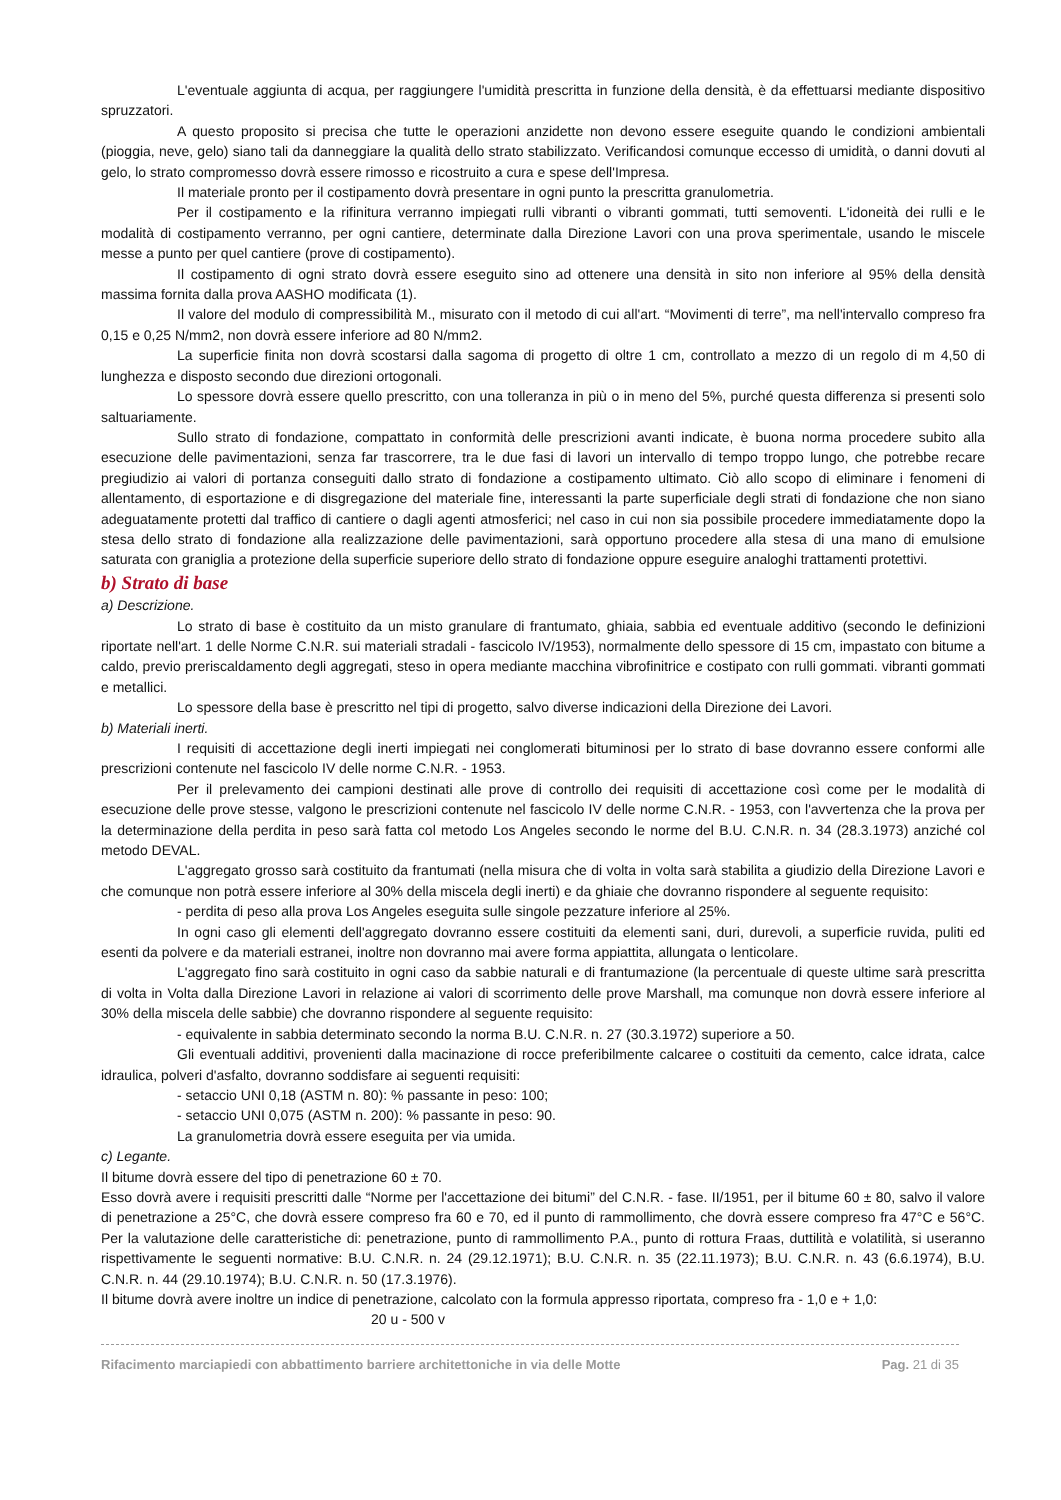L'eventuale aggiunta di acqua, per raggiungere l'umidità prescritta in funzione della densità, è da effettuarsi mediante dispositivo spruzzatori.
A questo proposito si precisa che tutte le operazioni anzidette non devono essere eseguite quando le condizioni ambientali (pioggia, neve, gelo) siano tali da danneggiare la qualità dello strato stabilizzato. Verificandosi comunque eccesso di umidità, o danni dovuti al gelo, lo strato compromesso dovrà essere rimosso e ricostruito a cura e spese dell'Impresa.
Il materiale pronto per il costipamento dovrà presentare in ogni punto la prescritta granulometria.
Per il costipamento e la rifinitura verranno impiegati rulli vibranti o vibranti gommati, tutti semoventi. L'idoneità dei rulli e le modalità di costipamento verranno, per ogni cantiere, determinate dalla Direzione Lavori con una prova sperimentale, usando le miscele messe a punto per quel cantiere (prove di costipamento).
Il costipamento di ogni strato dovrà essere eseguito sino ad ottenere una densità in sito non inferiore al 95% della densità massima fornita dalla prova AASHO modificata (1).
Il valore del modulo di compressibilità M., misurato con il metodo di cui all'art. “Movimenti di terre”, ma nell'intervallo compreso fra 0,15 e 0,25 N/mm2, non dovrà essere inferiore ad 80 N/mm2.
La superficie finita non dovrà scostarsi dalla sagoma di progetto di oltre 1 cm, controllato a mezzo di un regolo di m 4,50 di lunghezza e disposto secondo due direzioni ortogonali.
Lo spessore dovrà essere quello prescritto, con una tolleranza in più o in meno del 5%, purché questa differenza si presenti solo saltuariamente.
Sullo strato di fondazione, compattato in conformità delle prescrizioni avanti indicate, è buona norma procedere subito alla esecuzione delle pavimentazioni, senza far trascorrere, tra le due fasi di lavori un intervallo di tempo troppo lungo, che potrebbe recare pregiudizio ai valori di portanza conseguiti dallo strato di fondazione a costipamento ultimato. Ciò allo scopo di eliminare i fenomeni di allentamento, di esportazione e di disgregazione del materiale fine, interessanti la parte superficiale degli strati di fondazione che non siano adeguatamente protetti dal traffico di cantiere o dagli agenti atmosferici; nel caso in cui non sia possibile procedere immediatamente dopo la stesa dello strato di fondazione alla realizzazione delle pavimentazioni, sarà opportuno procedere alla stesa di una mano di emulsione saturata con graniglia a protezione della superficie superiore dello strato di fondazione oppure eseguire analoghi trattamenti protettivi.
b) Strato di base
a) Descrizione.
Lo strato di base è costituito da un misto granulare di frantumato, ghiaia, sabbia ed eventuale additivo (secondo le definizioni riportate nell'art. 1 delle Norme C.N.R. sui materiali stradali - fascicolo IV/1953), normalmente dello spessore di 15 cm, impastato con bitume a caldo, previo preriscaldamento degli aggregati, steso in opera mediante macchina vibrofinitrice e costipato con rulli gommati. vibranti gommati e metallici.
Lo spessore della base è prescritto nel tipi di progetto, salvo diverse indicazioni della Direzione dei Lavori.
b) Materiali inerti.
I requisiti di accettazione degli inerti impiegati nei conglomerati bituminosi per lo strato di base dovranno essere conformi alle prescrizioni contenute nel fascicolo IV delle norme C.N.R. - 1953.
Per il prelevamento dei campioni destinati alle prove di controllo dei requisiti di accettazione così come per le modalità di esecuzione delle prove stesse, valgono le prescrizioni contenute nel fascicolo IV delle norme C.N.R. - 1953, con l'avvertenza che la prova per la determinazione della perdita in peso sarà fatta col metodo Los Angeles secondo le norme del B.U. C.N.R. n. 34 (28.3.1973) anziché col metodo DEVAL.
L'aggregato grosso sarà costituito da frantumati (nella misura che di volta in volta sarà stabilita a giudizio della Direzione Lavori e che comunque non potrà essere inferiore al 30% della miscela degli inerti) e da ghiaie che dovranno rispondere al seguente requisito:
- perdita di peso alla prova Los Angeles eseguita sulle singole pezzature inferiore al 25%.
In ogni caso gli elementi dell'aggregato dovranno essere costituiti da elementi sani, duri, durevoli, a superficie ruvida, puliti ed esenti da polvere e da materiali estranei, inoltre non dovranno mai avere forma appiattita, allungata o lenticolare.
L'aggregato fino sarà costituito in ogni caso da sabbie naturali e di frantumazione (la percentuale di queste ultime sarà prescritta di volta in Volta dalla Direzione Lavori in relazione ai valori di scorrimento delle prove Marshall, ma comunque non dovrà essere inferiore al 30% della miscela delle sabbie) che dovranno rispondere al seguente requisito:
- equivalente in sabbia determinato secondo la norma B.U. C.N.R. n. 27 (30.3.1972) superiore a 50.
Gli eventuali additivi, provenienti dalla macinazione di rocce preferibilmente calcaree o costituiti da cemento, calce idrata, calce idraulica, polveri d'asfalto, dovranno soddisfare ai seguenti requisiti:
- setaccio UNI 0,18 (ASTM n. 80): % passante in peso: 100;
- setaccio UNI 0,075 (ASTM n. 200): % passante in peso: 90.
La granulometria dovrà essere eseguita per via umida.
c) Legante.
Il bitume dovrà essere del tipo di penetrazione 60 ± 70.
Esso dovrà avere i requisiti prescritti dalle “Norme per l'accettazione dei bitumi” del C.N.R. - fase. II/1951, per il bitume 60 ± 80, salvo il valore di penetrazione a 25°C, che dovrà essere compreso fra 60 e 70, ed il punto di rammollimento, che dovrà essere compreso fra 47°C e 56°C. Per la valutazione delle caratteristiche di: penetrazione, punto di rammollimento P.A., punto di rottura Fraas, duttilità e volatilità, si useranno rispettivamente le seguenti normative: B.U. C.N.R. n. 24 (29.12.1971); B.U. C.N.R. n. 35 (22.11.1973); B.U. C.N.R. n. 43 (6.6.1974), B.U. C.N.R. n. 44 (29.10.1974); B.U. C.N.R. n. 50 (17.3.1976).
Il bitume dovrà avere inoltre un indice di penetrazione, calcolato con la formula appresso riportata, compreso fra - 1,0 e + 1,0:
20 u - 500 v
Rifacimento marciapiedi con abbattimento barriere architettoniche in via delle Motte Pag. 21 di 35